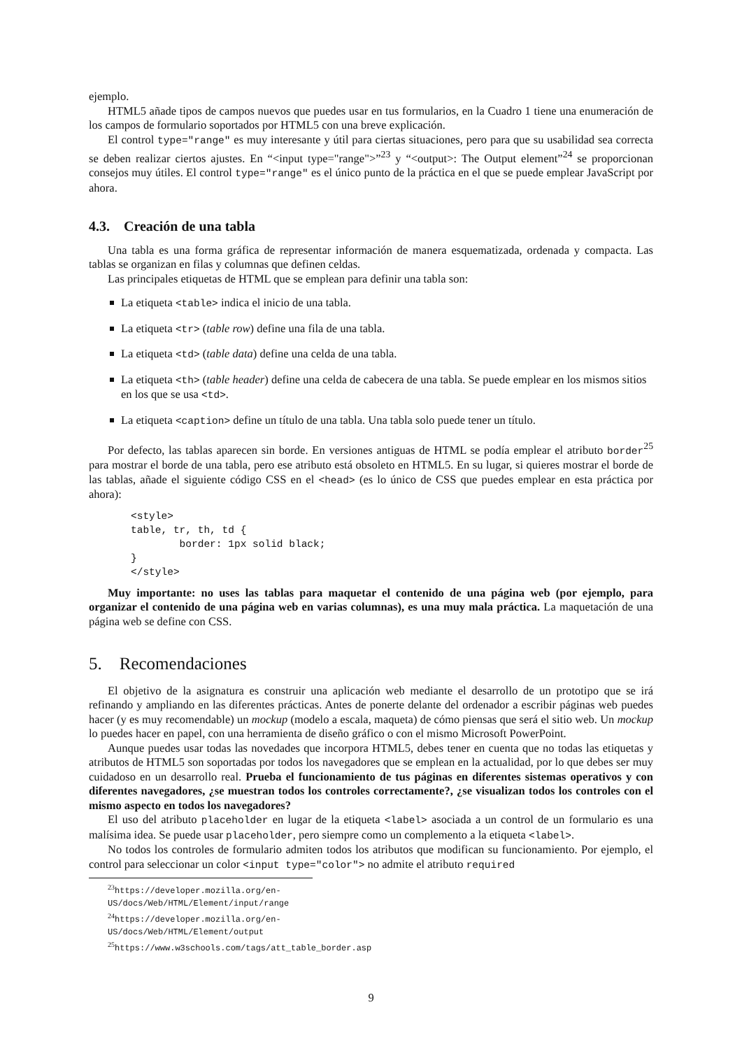ejemplo.
HTML5 añade tipos de campos nuevos que puedes usar en tus formularios, en la Cuadro 1 tiene una enumeración de los campos de formulario soportados por HTML5 con una breve explicación.
El control type="range" es muy interesante y útil para ciertas situaciones, pero para que su usabilidad sea correcta se deben realizar ciertos ajustes. En “<input type="range">”<sup>23</sup> y “<output>: The Output element”<sup>24</sup> se proporcionan consejos muy útiles. El control type="range" es el único punto de la práctica en el que se puede emplear JavaScript por ahora.
4.3. Creación de una tabla
Una tabla es una forma gráfica de representar información de manera esquematizada, ordenada y compacta. Las tablas se organizan en filas y columnas que definen celdas.
Las principales etiquetas de HTML que se emplean para definir una tabla son:
La etiqueta <table> indica el inicio de una tabla.
La etiqueta <tr> (table row) define una fila de una tabla.
La etiqueta <td> (table data) define una celda de una tabla.
La etiqueta <th> (table header) define una celda de cabecera de una tabla. Se puede emplear en los mismos sitios en los que se usa <td>.
La etiqueta <caption> define un título de una tabla. Una tabla solo puede tener un título.
Por defecto, las tablas aparecen sin borde. En versiones antiguas de HTML se podía emplear el atributo border<sup>25</sup> para mostrar el borde de una tabla, pero ese atributo está obsoleto en HTML5. En su lugar, si quieres mostrar el borde de las tablas, añade el siguiente código CSS en el <head> (es lo único de CSS que puedes emplear en esta práctica por ahora):
<style>
table, tr, th, td {
        border: 1px solid black;
}
</style>
Muy importante: no uses las tablas para maquetar el contenido de una página web (por ejemplo, para organizar el contenido de una página web en varias columnas), es una muy mala práctica. La maquetación de una página web se define con CSS.
5. Recomendaciones
El objetivo de la asignatura es construir una aplicación web mediante el desarrollo de un prototipo que se irá refinando y ampliando en las diferentes prácticas. Antes de ponerte delante del ordenador a escribir páginas web puedes hacer (y es muy recomendable) un mockup (modelo a escala, maqueta) de cómo piensas que será el sitio web. Un mockup lo puedes hacer en papel, con una herramienta de diseño gráfico o con el mismo Microsoft PowerPoint.
Aunque puedes usar todas las novedades que incorpora HTML5, debes tener en cuenta que no todas las etiquetas y atributos de HTML5 son soportadas por todos los navegadores que se emplean en la actualidad, por lo que debes ser muy cuidadoso en un desarrollo real. Prueba el funcionamiento de tus páginas en diferentes sistemas operativos y con diferentes navegadores, ¿se muestran todos los controles correctamente?, ¿se visualizan todos los controles con el mismo aspecto en todos los navegadores?
El uso del atributo placeholder en lugar de la etiqueta <label> asociada a un control de un formulario es una malísima idea. Se puede usar placeholder, pero siempre como un complemento a la etiqueta <label>.
No todos los controles de formulario admiten todos los atributos que modifican su funcionamiento. Por ejemplo, el control para seleccionar un color <input type="color"> no admite el atributo required
<sup>23</sup> https://developer.mozilla.org/en-US/docs/Web/HTML/Element/input/range
<sup>24</sup> https://developer.mozilla.org/en-US/docs/Web/HTML/Element/output
<sup>25</sup> https://www.w3schools.com/tags/att_table_border.asp
9